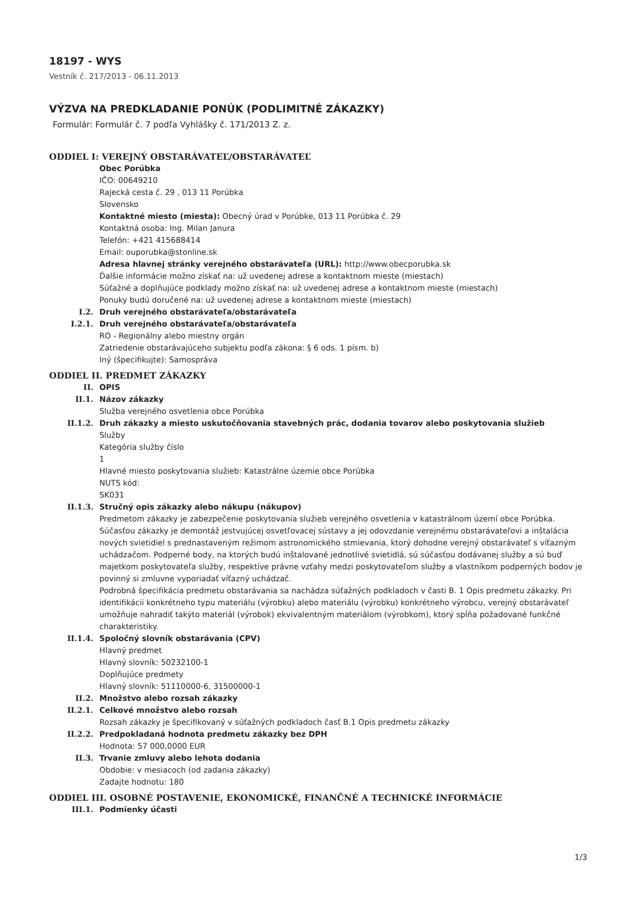18197 - WYS
Vestník č. 217/2013 - 06.11.2013
VÝZVA NA PREDKLADANIE PONÚK (PODLIMITNÉ ZÁKAZKY)
Formulár: Formulár č. 7 podľa Vyhlášky č. 171/2013 Z. z.
ODDIEL I: VEREJNÝ OBSTARÁVATEĽ/OBSTARÁVATEĽ
Obec Porúbka
IČO: 00649210
Rajecká cesta č. 29 , 013 11 Porúbka
Slovensko
Kontaktné miesto (miesta): Obecný úrad v Porúbke, 013 11 Porúbka č. 29
Kontaktná osoba: Ing. Milan Janura
Telefón: +421 415688414
Email: ouporubka@stonline.sk
Adresa hlavnej stránky verejného obstarávateľa (URL): http://www.obecporubka.sk
Ďalšie informácie možno získať na: už uvedenej adrese a kontaktnom mieste (miestach)
Súťažné a doplňujúce podklady možno získať na: už uvedenej adrese a kontaktnom mieste (miestach)
Ponuky budú doručené na: už uvedenej adrese a kontaktnom mieste (miestach)
I.2. Druh verejného obstarávateľa/obstarávateľa
I.2.1. Druh verejného obstarávateľa/obstarávateľa
RO - Regionálny alebo miestny orgán
Zatriedenie obstarávajúceho subjektu podľa zákona: § 6 ods. 1 písm. b)
Iný (špecifikujte): Samospráva
ODDIEL II. PREDMET ZÁKAZKY
II. OPIS
II.1. Názov zákazky
Služba verejného osvetlenia obce Porúbka
II.1.2. Druh zákazky a miesto uskutočňovania stavebných prác, dodania tovarov alebo poskytovania služieb
Služby
Kategória služby číslo
1
Hlavné miesto poskytovania služieb: Katastrálne územie obce Porúbka
NUTS kód:
SK031
II.1.3. Stručný opis zákazky alebo nákupu (nákupov)
Predmetom zákazky je zabezpečenie poskytovania služieb verejného osvetlenia v katastrálnom území obce Porúbka. Súčasťou zákazky je demontáž jestvujúcej osvetľovacej sústavy a jej odovzdanie verejnému obstarávateľovi a inštalácia nových svietidiel s prednastaveným režimom astronomického stmievania, ktorý dohodne verejný obstarávateľ s víťazným uchádzačom. Podperné body, na ktorých budú inštalované jednotlivé svietidlá, sú súčasťou dodávanej služby a sú buď majetkom poskytovateľa služby, respektíve právne vzťahy medzi poskytovateľom služby a vlastníkom podperných bodov je povinný si zmluvne vyporiadať víťazný uchádzač.
Podrobná špecifikácia predmetu obstarávania sa nachádza súťažných podkladoch v časti B. 1 Opis predmetu zákazky. Pri identifikácii konkrétneho typu materiálu (výrobku) alebo materiálu (výrobku) konkrétneho výrobcu, verejný obstarávateľ umožňuje nahradiť takýto materiál (výrobok) ekvivalentným materiálom (výrobkom), ktorý spĺňa požadované funkčné charakteristiky.
II.1.4. Spoločný slovník obstarávania (CPV)
Hlavný predmet
Hlavný slovník: 50232100-1
Doplňujúce predmety
Hlavný slovník: 51110000-6, 31500000-1
II.2. Množstvo alebo rozsah zákazky
II.2.1. Celkové množstvo alebo rozsah
Rozsah zákazky je špecifikovaný v súťažných podkladoch časť B.1 Opis predmetu zákazky
II.2.2. Predpokladaná hodnota predmetu zákazky bez DPH
Hodnota: 57 000,0000 EUR
II.3. Trvanie zmluvy alebo lehota dodania
Obdobie: v mesiacoch (od zadania zákazky)
Zadajte hodnotu: 180
ODDIEL III. OSOBNÉ POSTAVENIE, EKONOMICKÉ, FINANČNÉ A TECHNICKÉ INFORMÁCIE
III.1. Podmienky účasti
1/3